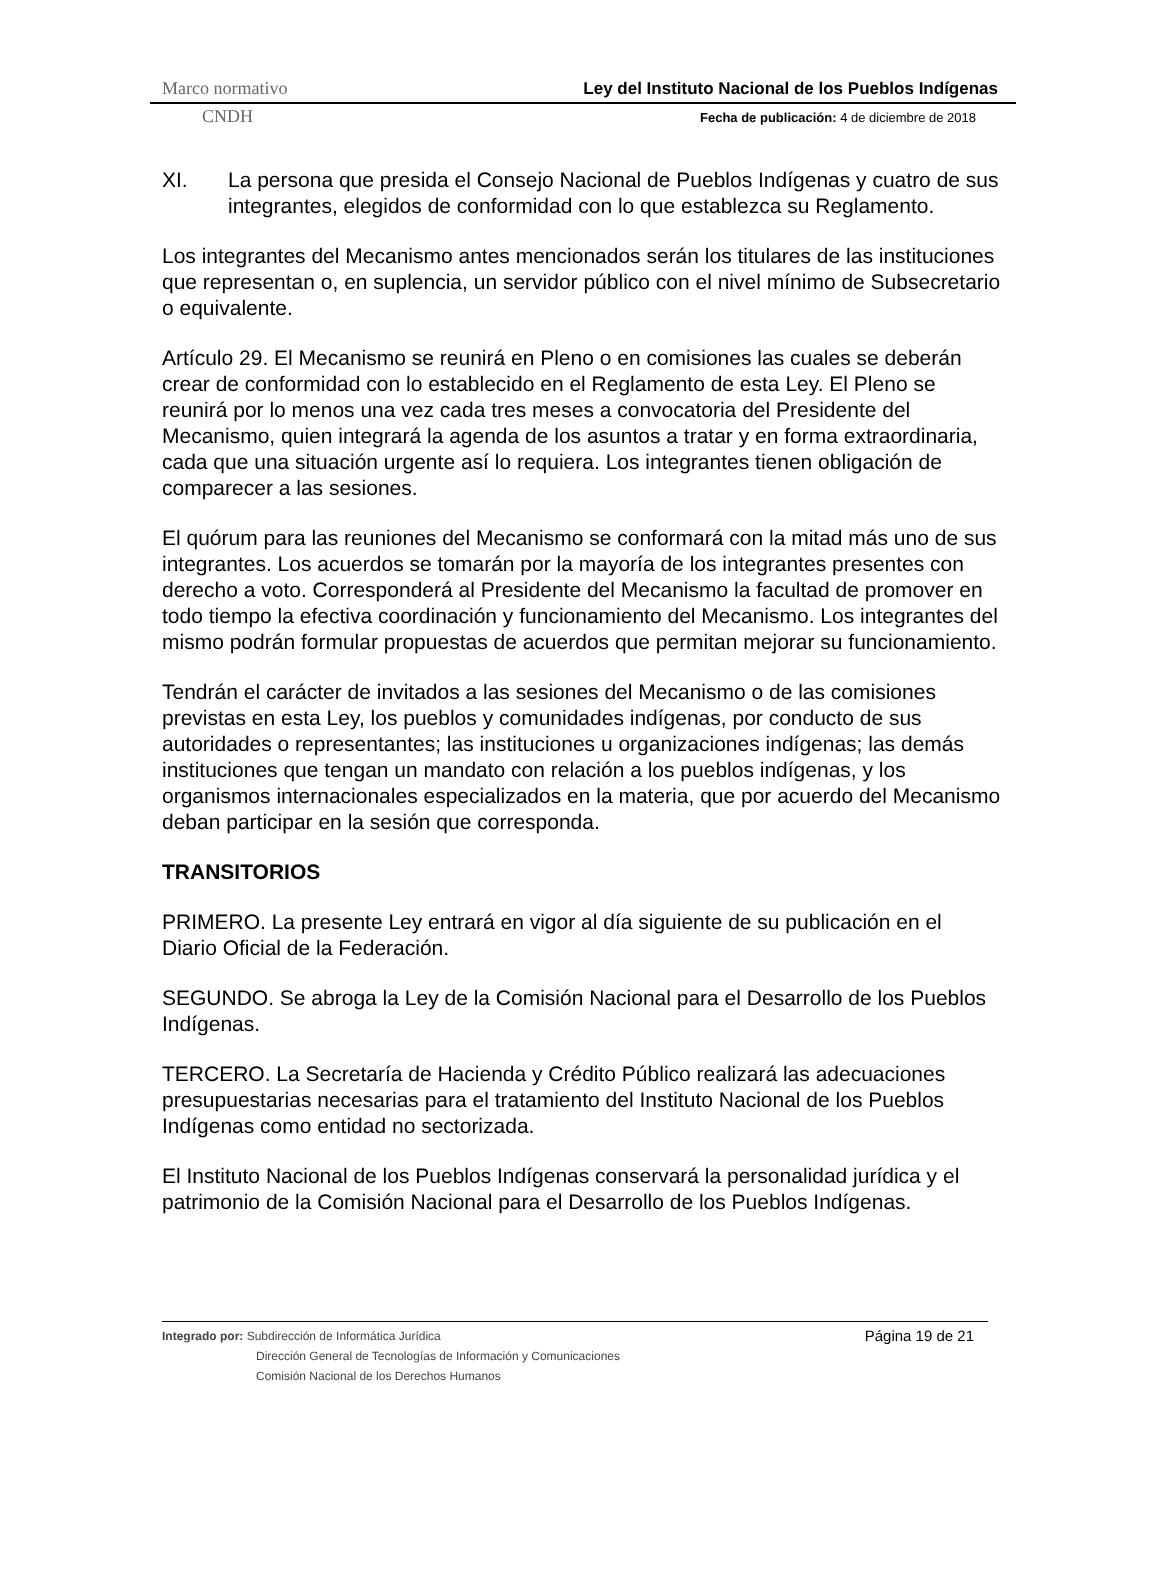Marco normativo Ley del Instituto Nacional de los Pueblos Indígenas
CNDH Fecha de publicación: 4 de diciembre de 2018
XI. La persona que presida el Consejo Nacional de Pueblos Indígenas y cuatro de sus integrantes, elegidos de conformidad con lo que establezca su Reglamento.
Los integrantes del Mecanismo antes mencionados serán los titulares de las instituciones que representan o, en suplencia, un servidor público con el nivel mínimo de Subsecretario o equivalente.
Artículo 29. El Mecanismo se reunirá en Pleno o en comisiones las cuales se deberán crear de conformidad con lo establecido en el Reglamento de esta Ley. El Pleno se reunirá por lo menos una vez cada tres meses a convocatoria del Presidente del Mecanismo, quien integrará la agenda de los asuntos a tratar y en forma extraordinaria, cada que una situación urgente así lo requiera. Los integrantes tienen obligación de comparecer a las sesiones.
El quórum para las reuniones del Mecanismo se conformará con la mitad más uno de sus integrantes. Los acuerdos se tomarán por la mayoría de los integrantes presentes con derecho a voto. Corresponderá al Presidente del Mecanismo la facultad de promover en todo tiempo la efectiva coordinación y funcionamiento del Mecanismo. Los integrantes del mismo podrán formular propuestas de acuerdos que permitan mejorar su funcionamiento.
Tendrán el carácter de invitados a las sesiones del Mecanismo o de las comisiones previstas en esta Ley, los pueblos y comunidades indígenas, por conducto de sus autoridades o representantes; las instituciones u organizaciones indígenas; las demás instituciones que tengan un mandato con relación a los pueblos indígenas, y los organismos internacionales especializados en la materia, que por acuerdo del Mecanismo deban participar en la sesión que corresponda.
TRANSITORIOS
PRIMERO. La presente Ley entrará en vigor al día siguiente de su publicación en el Diario Oficial de la Federación.
SEGUNDO. Se abroga la Ley de la Comisión Nacional para el Desarrollo de los Pueblos Indígenas.
TERCERO. La Secretaría de Hacienda y Crédito Público realizará las adecuaciones presupuestarias necesarias para el tratamiento del Instituto Nacional de los Pueblos Indígenas como entidad no sectorizada.
El Instituto Nacional de los Pueblos Indígenas conservará la personalidad jurídica y el patrimonio de la Comisión Nacional para el Desarrollo de los Pueblos Indígenas.
Página 19 de 21 Integrado por: Subdirección de Informática Jurídica
Dirección General de Tecnologías de Información y Comunicaciones
Comisión Nacional de los Derechos Humanos